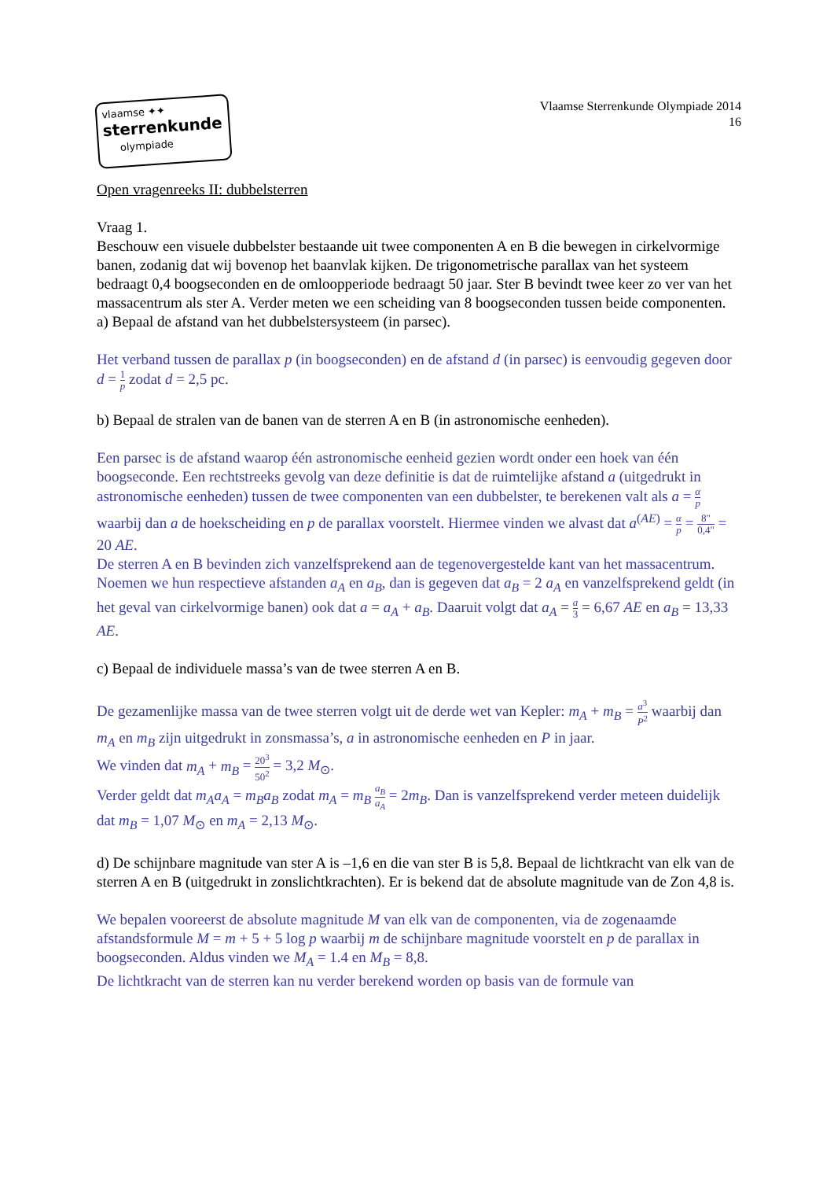vlaamse ✦✦
sterrenkunde
olympiade
Vlaamse Sterrenkunde Olympiade 2014
16
Open vragenreeks II: dubbelsterren
Vraag 1.
Beschouw een visuele dubbelster bestaande uit twee componenten A en B die bewegen in cirkelvormige banen, zodanig dat wij bovenop het baanvlak kijken. De trigonometrische parallax van het systeem bedraagt 0,4 boogseconden en de omloopperiode bedraagt 50 jaar. Ster B bevindt twee keer zo ver van het massacentrum als ster A. Verder meten we een scheiding van 8 boogseconden tussen beide componenten.
a) Bepaal de afstand van het dubbelstersysteem (in parsec).
Het verband tussen de parallax p (in boogseconden) en de afstand d (in parsec) is eenvoudig gegeven door d = 1 p zodat d = 2,5 pc.
b) Bepaal de stralen van de banen van de sterren A en B (in astronomische eenheden).
Een parsec is de afstand waarop één astronomische eenheid gezien wordt onder een hoek van één boogseconde. Een rechtstreeks gevolg van deze definitie is dat de ruimtelijke afstand a (uitgedrukt in astronomische eenheden) tussen de twee componenten van een dubbelster, te berekenen valt als a = α p waarbij dan a de hoekscheiding en p de parallax voorstelt. Hiermee vinden we alvast dat a<sup>(AE)</sup> = α p = 8" 0,4" = 20 AE.
De sterren A en B bevinden zich vanzelfsprekend aan de tegenovergestelde kant van het massacentrum. Noemen we hun respectieve afstanden a<sub>A</sub> en a<sub>B</sub>, dan is gegeven dat a<sub>B</sub> = 2 a<sub>A</sub> en vanzelfsprekend geldt (in het geval van cirkelvormige banen) ook dat a = a<sub>A</sub> + a<sub>B</sub>. Daaruit volgt dat a<sub>A</sub> = a 3 = 6,67 AE en a<sub>B</sub> = 13,33 AE.
c) Bepaal de individuele massa’s van de twee sterren A en B.
De gezamenlijke massa van de twee sterren volgt uit de derde wet van Kepler: m<sub>A</sub> + m<sub>B</sub> = a<sup>3</sup> P<sup>2</sup> waarbij dan m<sub>A</sub> en m<sub>B</sub> zijn uitgedrukt in zonsmassa’s, a in astronomische eenheden en P in jaar.
We vinden dat m<sub>A</sub> + m<sub>B</sub> = 20<sup>3</sup> 50<sup>2</sup> = 3,2 M<sub>⊙</sub>.
Verder geldt dat m<sub>A</sub>a<sub>A</sub> = m<sub>B</sub>a<sub>B</sub> zodat m<sub>A</sub> = m<sub>B</sub> a<sub>B</sub> a<sub>A</sub> = 2m<sub>B</sub>. Dan is vanzelfsprekend verder meteen duidelijk dat m<sub>B</sub> = 1,07 M<sub>⊙</sub> en m<sub>A</sub> = 2,13 M<sub>⊙</sub>.
d) De schijnbare magnitude van ster A is –1,6 en die van ster B is 5,8. Bepaal de lichtkracht van elk van de sterren A en B (uitgedrukt in zonslichtkrachten). Er is bekend dat de absolute magnitude van de Zon 4,8 is.
We bepalen vooreerst de absolute magnitude M van elk van de componenten, via de zogenaamde afstandsformule M = m + 5 + 5 log p waarbij m de schijnbare magnitude voorstelt en p de parallax in boogseconden. Aldus vinden we M<sub>A</sub> = 1.4 en M<sub>B</sub> = 8,8.
De lichtkracht van de sterren kan nu verder berekend worden op basis van de formule van